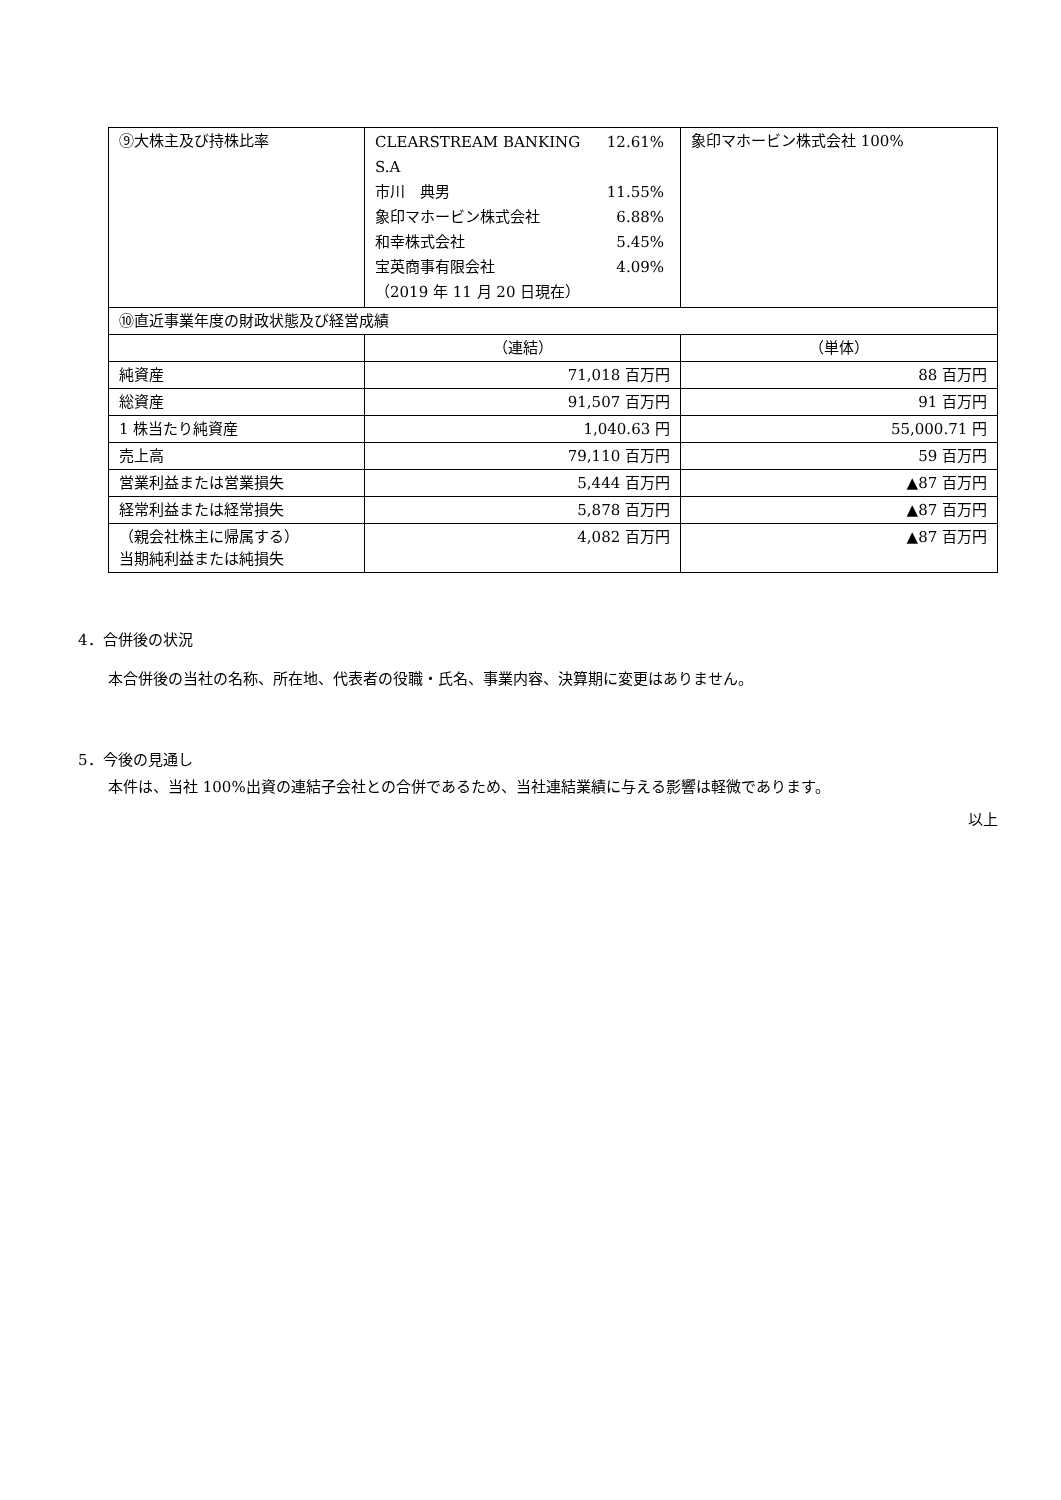| ⑨大株主及び持株比率 | / CLEARSTREAM BANKING S.A / 12.61% / / 市川 典男 / 11.55% / / 象印マホービン株式会社 / 6.88% / / 和幸株式会社 / 5.45% / / 宝英商事有限会社 / 4.09% / / （2019 年 11 月 20 日現在） / / | 象印マホービン株式会社 100% |
| ⑩直近事業年度の財政状態及び経営成績 | | |
| | （連結） | （単体） |
| 純資産 | 71,018 百万円 | 88 百万円 |
| 総資産 | 91,507 百万円 | 91 百万円 |
| 1 株当たり純資産 | 1,040.63 円 | 55,000.71 円 |
| 売上高 | 79,110 百万円 | 59 百万円 |
| 営業利益または営業損失 | 5,444 百万円 | ▲87 百万円 |
| 経常利益または経常損失 | 5,878 百万円 | ▲87 百万円 |
| （親会社株主に帰属する） 当期純利益または純損失 | 4,082 百万円 | ▲87 百万円 |
4．合併後の状況
本合併後の当社の名称、所在地、代表者の役職・氏名、事業内容、決算期に変更はありません。
5．今後の見通し
本件は、当社 100%出資の連結子会社との合併であるため、当社連結業績に与える影響は軽微であります。
以上